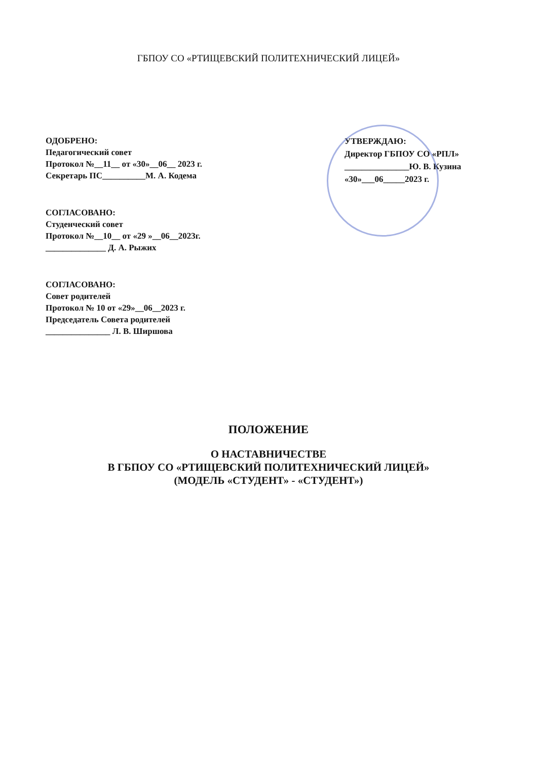ГБПОУ СО «РТИЩЕВСКИЙ ПОЛИТЕХНИЧЕСКИЙ ЛИЦЕЙ»
ОДОБРЕНО:
Педагогический совет
Протокол №__11__ от «30»__06__ 2023 г.
Секретарь ПС__________М. А. Кодема
СОГЛАСОВАНО:
Студенческий совет
Протокол №__10__ от «29 »__06__2023г.
______________ Д. А. Рыжих
СОГЛАСОВАНО:
Совет родителей
Протокол № 10 от «29»__06__2023 г.
Председатель Совета родителей
_______________ Л. В. Ширшова
УТВЕРЖДАЮ:
Директор ГБПОУ СО «РПЛ»
_______________Ю. В. Кузина
«30»___06_____2023 г.
ПОЛОЖЕНИЕ
О НАСТАВНИЧЕСТВЕ
В ГБПОУ СО «РТИЩЕВСКИЙ ПОЛИТЕХНИЧЕСКИЙ ЛИЦЕЙ»
(МОДЕЛЬ «СТУДЕНТ» - «СТУДЕНТ»)